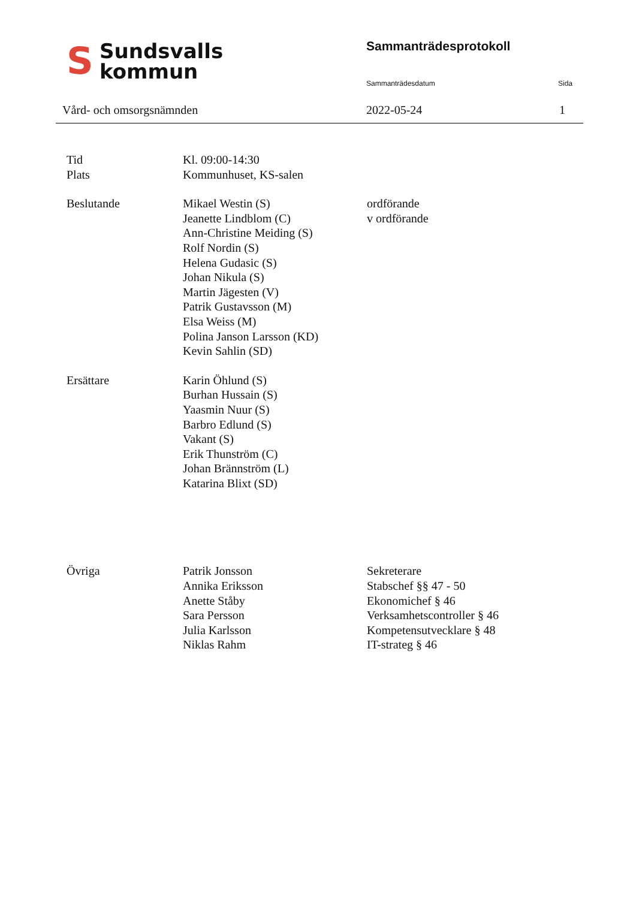S
Sundsvalls
kommun
Vård- och omsorgsnämnden
Sammanträdesprotokoll
Sammanträdesdatum Sida
2022-05-24 1
Tid Kl. 09:00-14:30
Plats Kommunhuset, KS-salen
Beslutande Mikael Westin (S)
Jeanette Lindblom (C)
Ann-Christine Meiding (S)
Rolf Nordin (S)
Helena Gudasic (S)
Johan Nikula (S)
Martin Jägesten (V)
Patrik Gustavsson (M)
Elsa Weiss (M)
Polina Janson Larsson (KD)
Kevin Sahlin (SD)
ordförande
v ordförande
Ersättare Karin Öhlund (S)
Burhan Hussain (S)
Yaasmin Nuur (S)
Barbro Edlund (S)
Vakant (S)
Erik Thunström (C)
Johan Brännström (L)
Katarina Blixt (SD)
Övriga Patrik Jonsson
Annika Eriksson
Anette Ståby
Sara Persson
Julia Karlsson
Niklas Rahm
Sekreterare
Stabschef §§ 47 - 50
Ekonomichef § 46
Verksamhetscontroller § 46
Kompetensutvecklare § 48
IT-strateg § 46